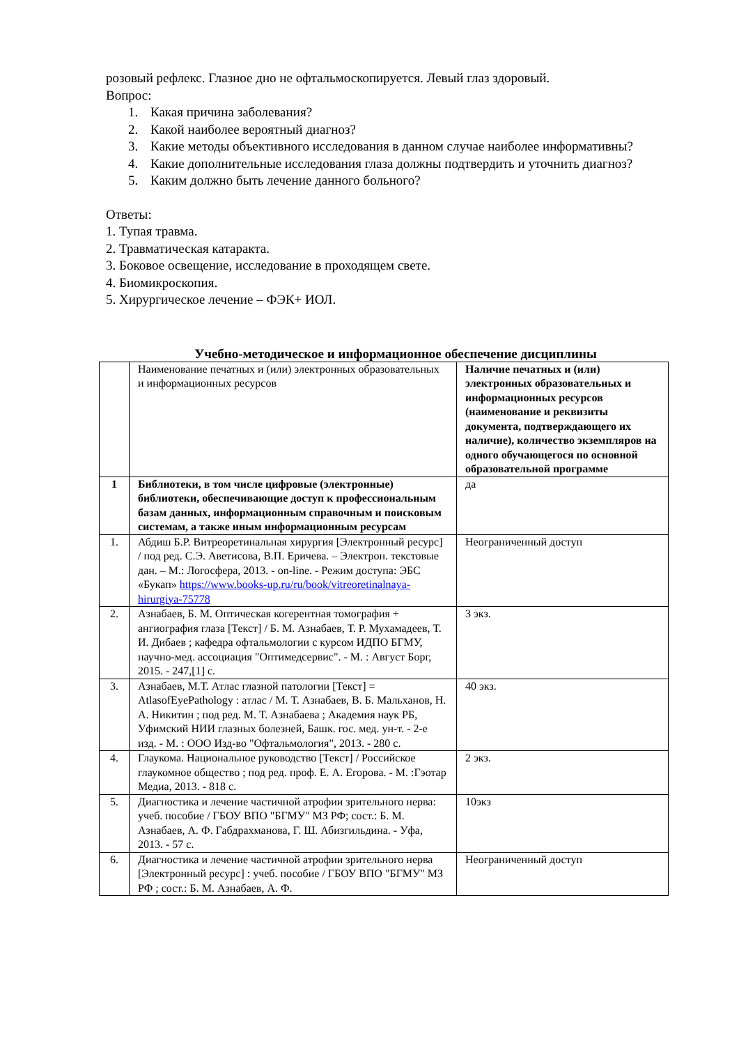розовый рефлекс. Глазное дно не офтальмоскопируется. Левый глаз здоровый.
Вопрос:
1. Какая причина заболевания?
2. Какой наиболее вероятный диагноз?
3. Какие методы объективного исследования в данном случае наиболее информативны?
4. Какие дополнительные исследования глаза должны подтвердить и уточнить диагноз?
5. Каким должно быть лечение данного больного?
Ответы:
1. Тупая травма.
2. Травматическая катаракта.
3. Боковое освещение, исследование в проходящем свете.
4. Биомикроскопия.
5. Хирургическое лечение – ФЭК+ ИОЛ.
Учебно-методическое и информационное обеспечение дисциплины
| | Наименование печатных и (или) электронных образовательных и информационных ресурсов | Наличие печатных и (или) электронных образовательных и информационных ресурсов (наименование и реквизиты документа, подтверждающего их наличие), количество экземпляров на одного обучающегося по основной образовательной программе |
| 1 | Библиотеки, в том числе цифровые (электронные) библиотеки, обеспечивающие доступ к профессиональным базам данных, информационным справочным и поисковым системам, а также иным информационным ресурсам | да |
| 1. | Абдиш Б.Р. Витреоретинальная хирургия [Электронный ресурс] / под ред. С.Э. Аветисова, В.П. Еричева. – Электрон. текстовые дан. – М.: Логосфера, 2013. - on-line. - Режим доступа: ЭБС «Букап» https://www.books-up.ru/ru/book/vitreoretinalnaya-hirurgiya-75778 | Неограниченный доступ |
| 2. | Азнабаев, Б. М. Оптическая когерентная томография + ангиография глаза [Текст] / Б. М. Азнабаев, Т. Р. Мухамадеев, Т. И. Дибаев ; кафедра офтальмологии с курсом ИДПО БГМУ, научно-мед. ассоциация "Оптимедсервис". - М. : Август Борг, 2015. - 247,[1] с. | 3 экз. |
| 3. | Азнабаев, М.Т. Атлас глазной патологии [Текст] = AtlasofEyePathology : атлас / М. Т. Азнабаев, В. Б. Мальханов, Н. А. Никитин ; под ред. М. Т. Азнабаева ; Академия наук РБ, Уфимский НИИ глазных болезней, Башк. гос. мед. ун-т. - 2-е изд. - М. : ООО Изд-во "Офтальмология", 2013. - 280 с. | 40 экз. |
| 4. | Глаукома. Национальное руководство [Текст] / Российское глаукомное общество ; под ред. проф. Е. А. Егорова. - М. :Гэотар Медиа, 2013. - 818 с. | 2 экз. |
| 5. | Диагностика и лечение частичной атрофии зрительного нерва: учеб. пособие / ГБОУ ВПО "БГМУ" МЗ РФ; сост.: Б. М. Азнабаев, А. Ф. Габдрахманова, Г. Ш. Абизгильдина. - Уфа, 2013. - 57 с. | 10экз |
| 6. | Диагностика и лечение частичной атрофии зрительного нерва [Электронный ресурс] : учеб. пособие / ГБОУ ВПО "БГМУ" МЗ РФ ; сост.: Б. М. Азнабаев, А. Ф. | Неограниченный доступ |